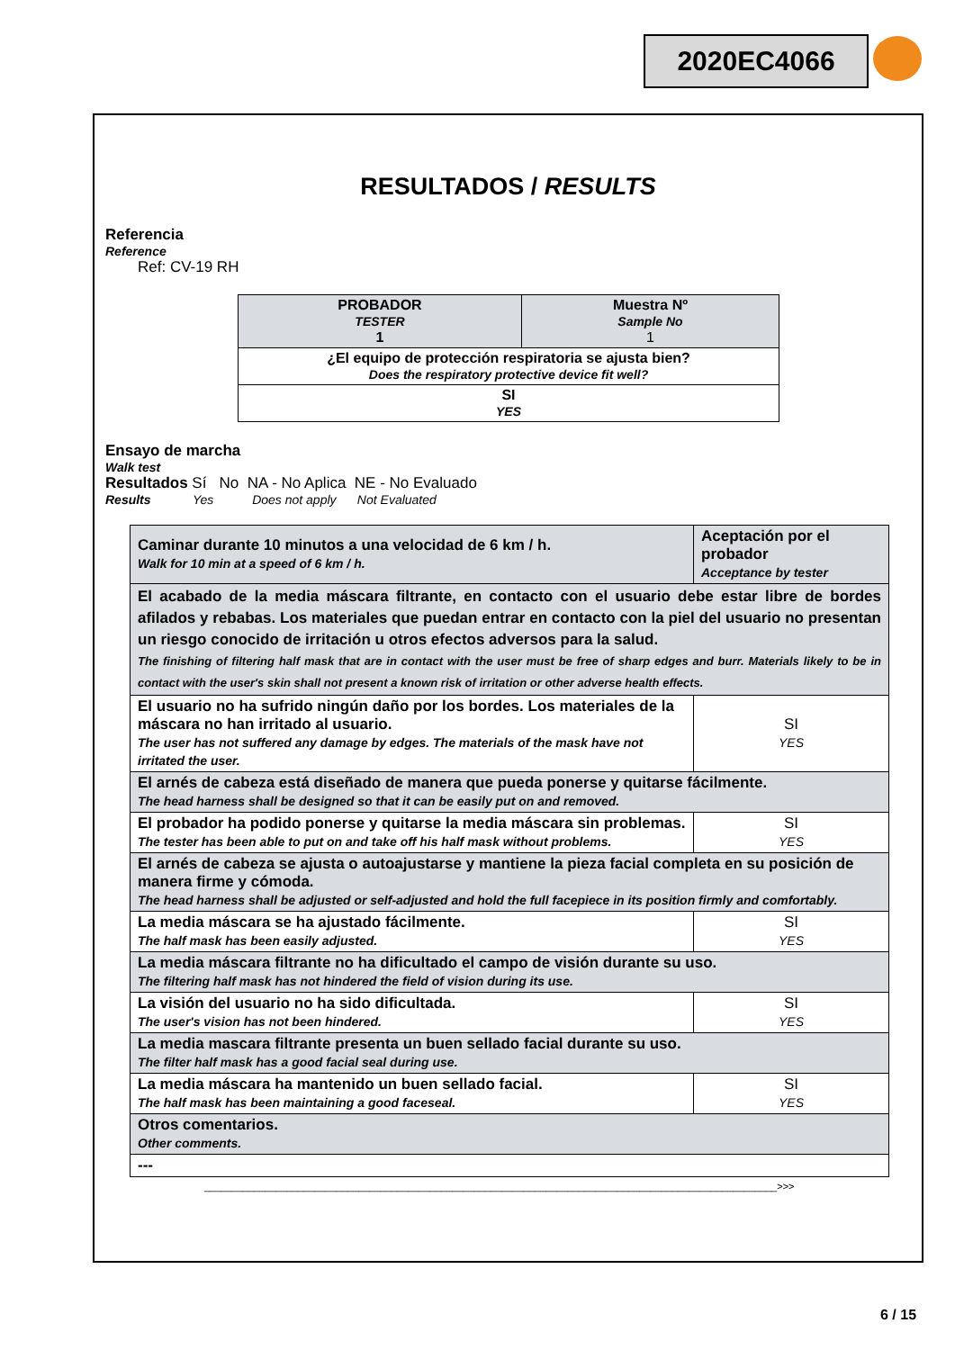2020EC4066
RESULTADOS / RESULTS
Referencia
Reference
Ref: CV-19 RH
| PROBADOR TESTER 1 | Muestra Nº Sample No 1 |
| ¿El equipo de protección respiratoria se ajusta bien? Does the respiratory protective device fit well? | |
| SI YES | |
Ensayo de marcha
Walk test
Resultados Sí No NA - No Aplica NE - No Evaluado
Results Yes Does not apply Not Evaluated
| Caminar durante 10 minutos a una velocidad de 6 km / h. Walk for 10 min at a speed of 6 km / h. | Aceptación por el probador Acceptance by tester |
| El acabado de la media máscara filtrante, en contacto con el usuario debe estar libre de bordes afilados y rebabas. Los materiales que puedan entrar en contacto con la piel del usuario no presentan un riesgo conocido de irritación u otros efectos adversos para la salud. The finishing of filtering half mask that are in contact with the user must be free of sharp edges and burr. Materials likely to be in contact with the user's skin shall not present a known risk of irritation or other adverse health effects. | |
| El usuario no ha sufrido ningún daño por los bordes. Los materiales de la máscara no han irritado al usuario. The user has not suffered any damage by edges. The materials of the mask have not irritated the user. | SI YES |
| El arnés de cabeza está diseñado de manera que pueda ponerse y quitarse fácilmente. The head harness shall be designed so that it can be easily put on and removed. | |
| El probador ha podido ponerse y quitarse la media máscara sin problemas. The tester has been able to put on and take off his half mask without problems. | SI YES |
| El arnés de cabeza se ajusta o autoajustarse y mantiene la pieza facial completa en su posición de manera firme y cómoda. The head harness shall be adjusted or self-adjusted and hold the full facepiece in its position firmly and comfortably. | |
| La media máscara se ha ajustado fácilmente. The half mask has been easily adjusted. | SI YES |
| La media máscara filtrante no ha dificultado el campo de visión durante su uso. The filtering half mask has not hindered the field of vision during its use. | |
| La visión del usuario no ha sido dificultada. The user's vision has not been hindered. | SI YES |
| La media mascara filtrante presenta un buen sellado facial durante su uso. The filter half mask has a good facial seal during use. | |
| La media máscara ha mantenido un buen sellado facial. The half mask has been maintaining a good faceseal. | SI YES |
| Otros comentarios. Other comments. | |
| --- | |
________________________________________________________________________________________________________>>>
6 / 15